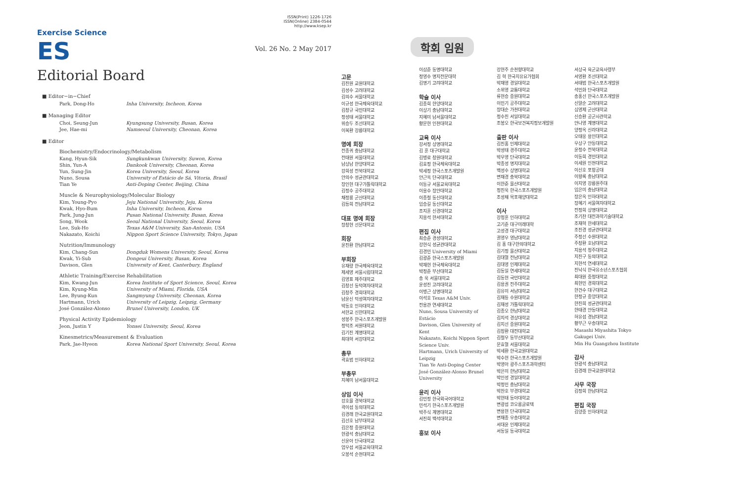ISSN(Print) 1226-1726
ISSN(Online) 2384-0544
http://www.ksep.kr
Exercise Science
ES
Vol. 26 No. 2 May 2017
Editorial Board
■ Editor−in−Chief
| Park, Dong-Ho | Inha University, Incheon, Korea |
■ Managing Editor
| Choi, Seung-Jun | Kyungsung University, Busan, Korea |
| Jee, Hae-mi | Namseoul University, Cheonan, Korea |
■ Editor
Biochemistry/Endocrinology/Metabolism
| Kang, Hyun-Sik | Sungkunkwan University, Suwon, Korea |
| Shin, Yun-A | Dankook University, Cheonan, Korea |
| Yun, Sung-Jin | Korea University, Seoul, Korea |
| Nuno, Sousa | University of Estácio de Sá, Vitoria, Brasil |
| Tian Ye | Anti-Doping Center, Beijing, China |
Muscle & Neurophysiology/Molecular Biology
| Kim, Young-Pyo | Jeju National University, Jeju, Korea |
| Kwak, Hyo-Bum | Inha University, Incheon, Korea |
| Park, Jung-Jun | Pusan National University, Busan, Korea |
| Song, Wook | Seoul National University, Seoul, Korea |
| Lee, Suk-Ho | Texas A&M University, San-Antonio, USA |
| Nakazato, Koichi | Nippon Sport Science University, Tokyo, Japan |
Nutrition/Immunology
| Kim, Chang-Sun | Dongduk Womens University, Seoul, Korea |
| Kwak, Yi-Sub | Dongeui University, Busan, Korea |
| Davison, Glen | University of Kent, Canterbury, England |
Athletic Training/Exercise Rehabilitation
| Kim, Kwang-Jun | Korea Institute of Sport Science, Seoul, Korea |
| Kim, Kyung-Min | University of Miami, Florida, USA |
| Lee, Byung-Kun | Sangmyung University, Cheonan, Korea |
| Hartmann, Urich | University of Leipzig, Leipzig, Germany |
| José González-Alonso | Brunel University, London, UK |
Physical Activity Epidemiology
| Jeon, Justin Y | Yonsei University, Seoul, Korea |
Kinesmetrics/Measurement & Evaluation
| Park, Jae-Hyeon | Korea National Sport University, Seoul, Korea |
학회 임원
고문
김진원 교원대학교
김성수 고려대학교
김의수 서울대학교
이규성 한국체육대학교
김창규 국민대학교
정성태 서울대학교
위승두 조선대학교
이복환 강릉대학교
명예 회장
전종귀 충남대학교
전태원 서울대학교
남상남 한양대학교
강희성 전북대학교
안의수 성균관대학교
장인현 대구가톨릭대학교
김정수 공주대학교
채정룡 군산대학교
김등희 전남대학교
대표 명예 회장
장창현 선문대학교
회장
윤진환 한남대학교
부회장
유재량 한국체육대학교
제세영 서울시립대학교
김영표 제주대학교
김창선 동덕여자대학교
김창주 경희대학교
남윤신 덕성여자대학교
박동호 인하대학교
서한교 신한대학교
성봉주 한국스포츠개발원
정덕조 서원대학교
김기진 계명대학교
최대혁 서강대학교
총무
곽효범 인하대학교
부총무
지혜미 남서울대학교
상임 이사
강호율 경북대학교
곽이섭 동의대학교
김경래 한국교원대학교
김선호 남부대학교
김은정 중원대학교
현광석 충남대학교
신윤아 단국대학교
엄우섭 서울교육대학교
오봉석 순천대학교
이삼준 동명대학교
정영수 명지전문대학
김명기 고려대학교
학술 이사
김종희 한양대학교
이상기 충남대학교
지혜미 남서울대학교
황문현 인천대학교
교육 이사
강서정 상명대학교
김 훈 대구대학교
김병로 창원대학교
김효정 한국체육대학교
박세정 한국스포츠개발원
안근옥 단국대학교
이동규 서울교육대학교
이용수 장안대학교
이종철 동신대학교
임승길 동신대학교
조지훈 신경대학교
지용석 한서대학교
편집 이사
최승준 경성대학교
강현식 성균관대학교
김경민 University of Miami
김광준 한국스포츠개발원
박재현 한국체육대학교
박정준 부산대학교
송 욱 서울대학교
윤성진 고려대학교
이병근 상명대학교
이석호 Texas A&M Univ.
전용관 연세대학교
Nuno, Sousa University of Estácio
Davison, Glen University of Kent
Nakazato, Koichi Nippon Sport Science Univ.
Hartmann, Urich University of Leipzig
Tian Ye Anti-Doping Center
José González-Alonso Brunel University
윤리 이사
김민정 한국외국어대학교
민석기 한국스포츠개발원
박주식 계명대학교
서진희 백석대학교
홍보 이사
강현주 순천향대학교
김 혁 한국치유요가협회
박재영 경일대학교
소위영 교통대학교
류현승 중원대학교
이민기 공주대학교
장대순 가천대학교
정수진 서일대학교
조봉오 한국보건복지정보개발원
출판 이사
김진홍 인제대학교
박성태 경주대학교
박우영 단국대학교
박종성 명지대학교
백성수 상명대학교
변재경 충북대학교
이한준 울산대학교
정진욱 한국스포츠개발원
조성채 목포해양대학교
이사
강청훈 인하대학교
고기준 대구미래대학
고성경 대구대학교
권영우 영남대학교
김 홍 대구한의대학교
김기정 울산대학교
김대열 전남대학교
김대영 인제대학교
김동일 연세대학교
김동현 국민대학교
김용권 전주대학교
김유미 서남대학교
김재등 수원대학교
김재성 가톨릭대학교
김종오 한남대학교
김지석 경상대학교
김지선 중원대학교
김창환 대전대학교
김철우 동부산대학교
문효열 서울대학교
박세환 한국교원대학교
박수현 한국스포츠개발원
박영아 광주스포츠과학센터
박은미 한남대학교
박인성 경일대학교
박정민 충남대학교
박찬호 부경대학교
박현태 동아대학교
변광섭 코오롱글로텍
변용현 단국대학교
변재종 우송대학교
서대윤 인제대학교
서동일 동국대학교
서상국 육군교육사령부
서영환 조선대학교
서태범 한국스포츠개발원
석민화 단국대학교
송홍선 한국스포츠개발원
신말순 고려대학교
심영제 군산대학교
신승환 공군사관학교
안나영 계명대학교
양정옥 신라대학교
오태웅 용인대학교
우상구 안동대학교
윤정수 전북대학교
이동희 경민대학교
이세원 인천대학교
이신호 포항공대
이왕록 충남대학교
이지영 강릉원주대
임은미 충남대학교
장은옥 인하대학교
장혜기 서울여자대학교
전정희 상명대학교
조기찬 대전과학기술대학교
조재혁 한세대학교
조진경 성균관대학교
주정선 수원대학교
주창환 호남대학교
지용석 청주대학교
지진구 동의대학교
지현석 연세대학교
진낙식 한국유소년스포츠협회
최대원 중청대학교
최현민 경희대학교
한건수 대구대학교
한정규 중앙대학교
한진희 성균관대학교
한태경 안동대학교
허유섭 경남대학교
황부근 우송대학교
Masashi Miyashita Tokyo Gakugei Univ.
Min Hu Guangzhou Institute
감사
현광석 충남대학교
김경래 한국교원대학교
사무 국장
김정희 한남대학교
편집 국장
김양중 인하대학교